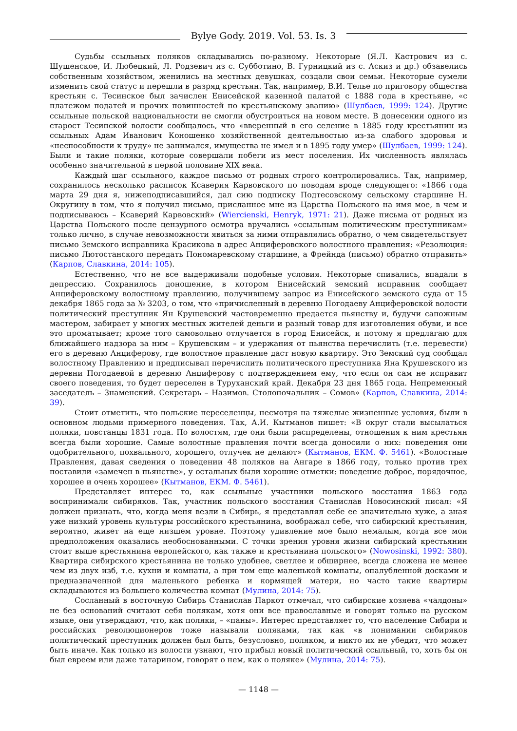Bylye Gody. 2019. Vol. 53. Is. 3
Судьбы ссыльных поляков складывались по-разному. Некоторые (Я.Л. Кастрович из с. Шушенское, И. Любецкий, Л. Родзевич из с. Субботино, В. Гурницкий из с. Аскиз и др.) обзавелись собственным хозяйством, женились на местных девушках, создали свои семьи. Некоторые сумели изменить свой статус и перешли в разряд крестьян. Так, например, В.И. Телье по приговору общества крестьян с. Тесинское был зачислен Енисейской казенной палатой с 1888 года в крестьяне, «с платежом податей и прочих повинностей по крестьянскому званию» (Шулбаев, 1999: 124). Другие ссыльные польской национальности не смогли обустроиться на новом месте. В донесении одного из старост Тесинской волости сообщалось, что «вверенный в его селение в 1885 году крестьянин из ссыльных Адам Иванович Коношенко хозяйственной деятельностью из-за слабого здоровья и «неспособности к труду» не занимался, имущества не имел и в 1895 году умер» (Шулбаев, 1999: 124). Были и такие поляки, которые совершали побеги из мест поселения. Их численность являлась особенно значительной в первой половине XIX века.
Каждый шаг ссыльного, каждое письмо от родных строго контролировались. Так, например, сохранилось несколько расписок Ксаверия Карвовского по поводам вроде следующего: «1866 года марта 29 дня я, нижеподписавшийся, дал сию подписку Подтесовскому сельскому старшине Н. Округину в том, что я получил письмо, присланное мне из Царства Польского на имя мое, в чем и подписываюсь – Ксаверий Карвовский» (Wiercienski, Henryk, 1971: 21). Даже письма от родных из Царства Польского после цензурного осмотра вручались «ссыльным политическим преступникам» только лично, в случае невозможности явиться за ними отправлялись обратно, о чем свидетельствует письмо Земского исправника Красикова в адрес Анциферовского волостного правления: «Резолюция: письмо Лютостанского передать Пономаревскому старшине, а Фрейнда (письмо) обратно отправить» (Карпов, Славкина, 2014: 105).
Естественно, что не все выдерживали подобные условия. Некоторые спивались, впадали в депрессию. Сохранилось донoшение, в котором Енисейский земский исправник сообщает Анциферовскому волостному правлению, получившему запрос из Енисейского земского суда от 15 декабря 1865 года за № 3203, о том, что «причисленный в деревню Погодаеву Анциферовской волости политический преступник Ян Крушевский частовременно предается пьянству и, будучи сапожным мастером, забирает у многих местных жителей деньги и разный товар для изготовления обуви, и все это проматывает; кроме того самовольно отлучается в город Енисейск, и потому я предлагаю для ближайшего надзора за ним – Крушевским – и удержания от пьянства перечислить (т.е. перевести) его в деревню Анциферову, где волостное правление даст новую квартиру. Это Земский суд сообщал волостному Правлению и предписывал перечислить политического преступника Яна Крушевского из деревни Погодаевой в деревню Анциферову с подтверждением ему, что если он сам не исправит своего поведения, то будет переселен в Туруханский край. Декабря 23 дня 1865 года. Непременный заседатель – Знаменский. Секретарь – Назимов. Столоночальник – Сомов» (Карпов, Славкина, 2014: 39).
Стоит отметить, что польские переселенцы, несмотря на тяжелые жизненные условия, были в основном людьми примерного поведения. Так, А.И. Кытманов пишет: «В округ стали высылаться поляки, повстанцы 1831 года. По волостям, где они были распределены, отношения к ним крестьян всегда были хорошие. Самые волостные правления почти всегда доносили о них: поведения они одобрительного, похвального, хорошего, отлучек не делают» (Кытманов, ЕКМ. Ф. 5461). «Волостные Правления, давая сведения о поведении 48 поляков на Ангаре в 1866 году, только против трех поставили «замечен в пьянстве», у остальных были хорошие отметки: поведение доброе, порядочное, хорошее и очень хорошее» (Кытманов, ЕКМ. Ф. 5461).
Представляет интерес то, как ссыльные участники польского восстания 1863 года воспринимали сибиряков. Так, участник польского восстания Станислав Новосинский писал: «Я должен признать, что, когда меня везли в Сибирь, я представлял себе ее значительно хуже, а зная уже низкий уровень культуры российского крестьянина, воображал себе, что сибирский крестьянин, вероятно, живет на еще низшем уровне. Поэтому удивление мое было немалым, когда все мои предположения оказались необоснованными. С точки зрения уровня жизни сибирский крестьянин стоит выше крестьянина европейского, как также и крестьянина польского» (Nowosinski, 1992: 380). Квартира сибирского крестьянина не только удобнее, светлее и обширнее, всегда сложена не менее чем из двух изб, т.е. кухни и комнаты, а при том еще маленькой комнаты, опалубленной досками и предназначенной для маленького ребенка и кормящей матери, но часто такие квартиры складываются из большего количества комнат (Мулина, 2014: 75).
Сосланный в восточную Сибирь Станислав Паркот отмечал, что сибирские хозяева «чалдоны» не без оснований считают себя полякам, хотя они все православные и говорят только на русском языке, они утверждают, что, как поляки, – «паны». Интерес представляет то, что население Сибири и российских революционеров тоже называли поляками, так как «в понимании сибиряков политический преступник должен был быть, безусловно, поляком, и никто их не убедит, что может быть иначе. Как только из волости узнают, что прибыл новый политический ссыльный, то, хоть бы он был евреем или даже татарином, говорят о нем, как о поляке» (Мулина, 2014: 75).
— 1148 —